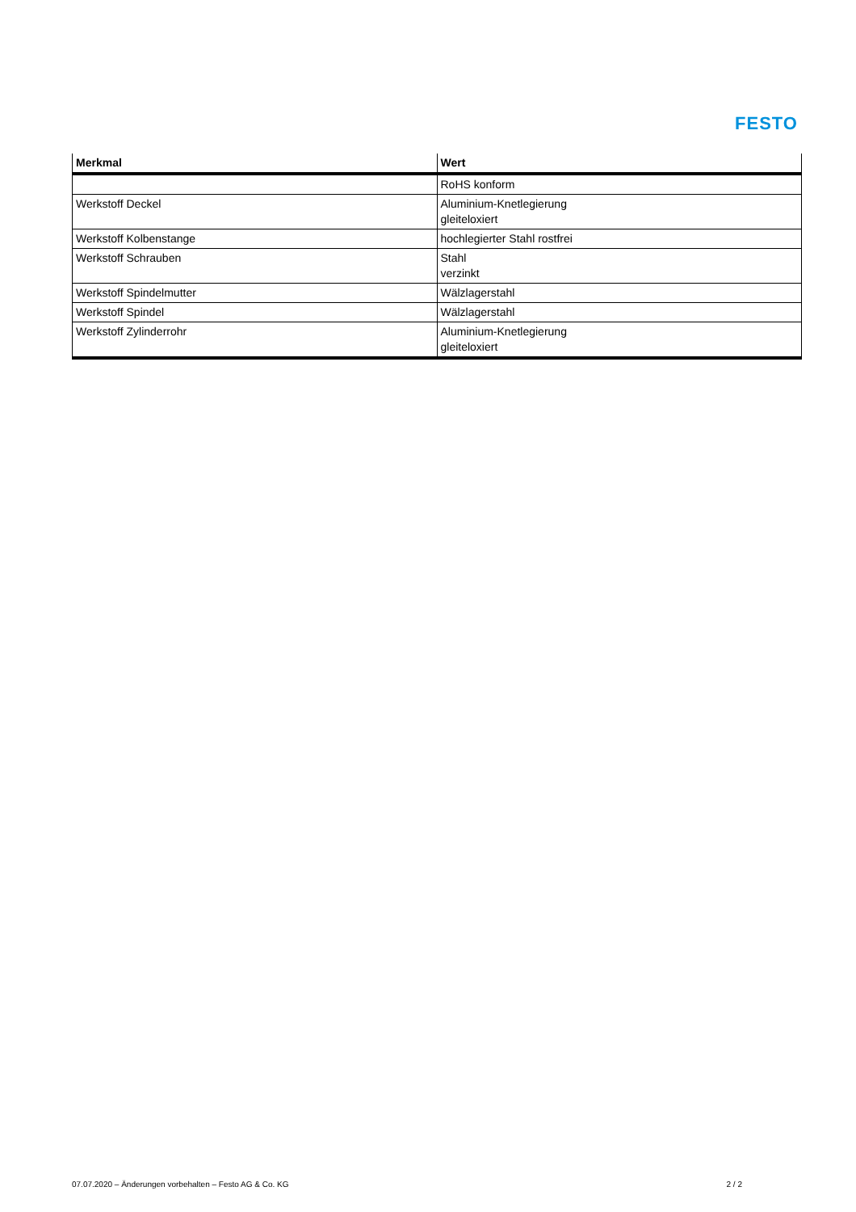FESTO
| Merkmal | Wert |
| --- | --- |
| | RoHS konform |
| Werkstoff Deckel | Aluminium-Knetlegierung gleiteloxiert |
| Werkstoff Kolbenstange | hochlegierter Stahl rostfrei |
| Werkstoff Schrauben | Stahl verzinkt |
| Werkstoff Spindelmutter | Wälzlagerstahl |
| Werkstoff Spindel | Wälzlagerstahl |
| Werkstoff Zylinderrohr | Aluminium-Knetlegierung gleiteloxiert |
07.07.2020 – Änderungen vorbehalten – Festo AG & Co. KG 2 / 2